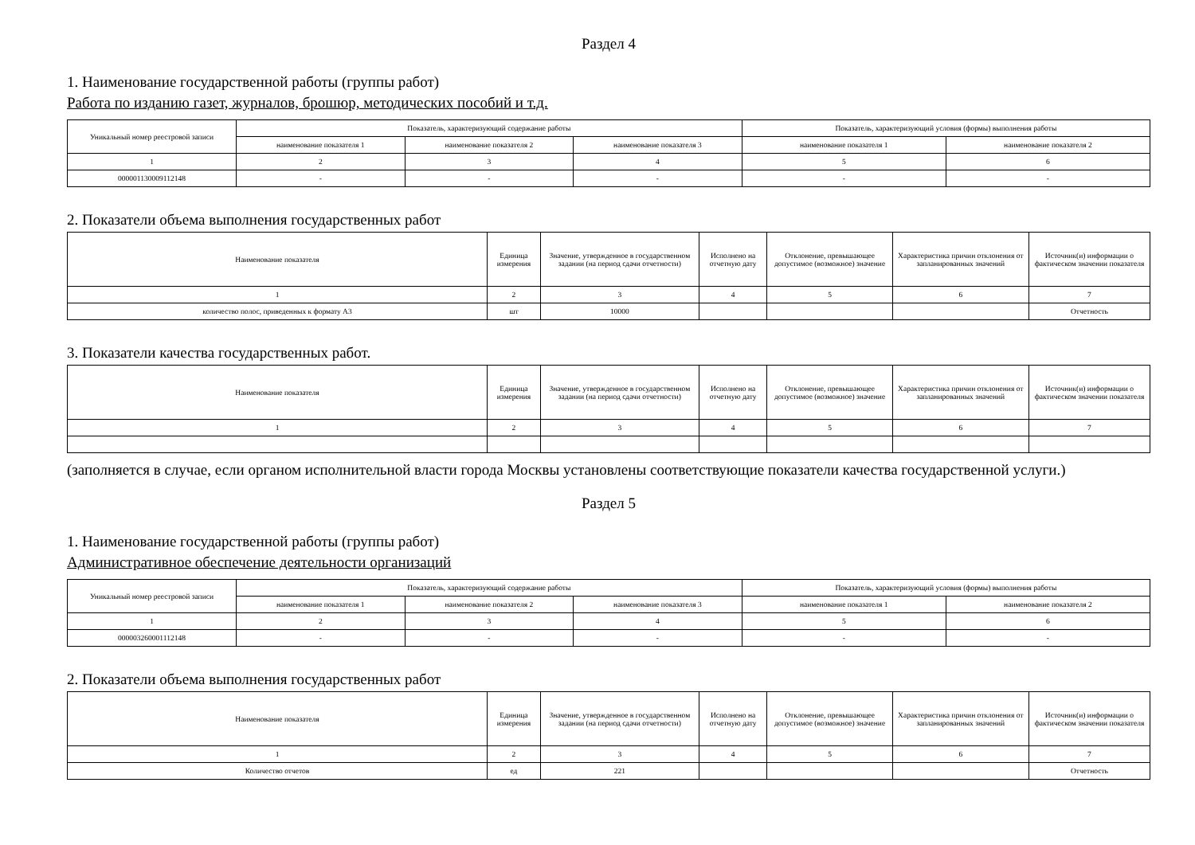Раздел 4
1. Наименование государственной работы (группы работ)
Работа по изданию газет, журналов, брошюр, методических пособий и т.д.
| Уникальный номер реестровой записи | Показатель, характеризующий содержание работы | | | Показатель, характеризующий условия (формы) выполнения работы | |
| --- | --- | --- | --- | --- | --- |
| | наименование показателя 1 | наименование показателя 2 | наименование показателя 3 | наименование показателя 1 | наименование показателя 2 |
| 1 | 2 | 3 | 4 | 5 | 6 |
| 000001130009112148 | - | - | - | - | - |
2. Показатели объема выполнения государственных работ
| Наименование показателя | Единица измерения | Значение, утвержденное в государственном задании (на период сдачи отчетности) | Исполнено на отчетную дату | Отклонение, превышающее допустимое (возможное) значение | Характеристика причин отклонения от запланированных значений | Источник(и) информации о фактическом значении показателя |
| --- | --- | --- | --- | --- | --- | --- |
| 1 | 2 | 3 | 4 | 5 | 6 | 7 |
| количество полос, приведенных к формату А3 | шт | 10000 | | | | Отчетность |
3. Показатели качества государственных работ.
| Наименование показателя | Единица измерения | Значение, утвержденное в государственном задании (на период сдачи отчетности) | Исполнено на отчетную дату | Отклонение, превышающее допустимое (возможное) значение | Характеристика причин отклонения от запланированных значений | Источник(и) информации о фактическом значении показателя |
| --- | --- | --- | --- | --- | --- | --- |
| 1 | 2 | 3 | 4 | 5 | 6 | 7 |
(заполняется в случае, если органом исполнительной власти города Москвы установлены соответствующие показатели качества государственной услуги.)
Раздел 5
1. Наименование государственной работы (группы работ)
Административное обеспечение деятельности организаций
| Уникальный номер реестровой записи | Показатель, характеризующий содержание работы | | | Показатель, характеризующий условия (формы) выполнения работы | |
| --- | --- | --- | --- | --- | --- |
| | наименование показателя 1 | наименование показателя 2 | наименование показателя 3 | наименование показателя 1 | наименование показателя 2 |
| 1 | 2 | 3 | 4 | 5 | 6 |
| 000003260001112148 | - | - | - | - | - |
2. Показатели объема выполнения государственных работ
| Наименование показателя | Единица измерения | Значение, утвержденное в государственном задании (на период сдачи отчетности) | Исполнено на отчетную дату | Отклонение, превышающее допустимое (возможное) значение | Характеристика причин отклонения от запланированных значений | Источник(и) информации о фактическом значении показателя |
| --- | --- | --- | --- | --- | --- | --- |
| 1 | 2 | 3 | 4 | 5 | 6 | 7 |
| Количество отчетов | ед | 221 | | | | Отчетность |